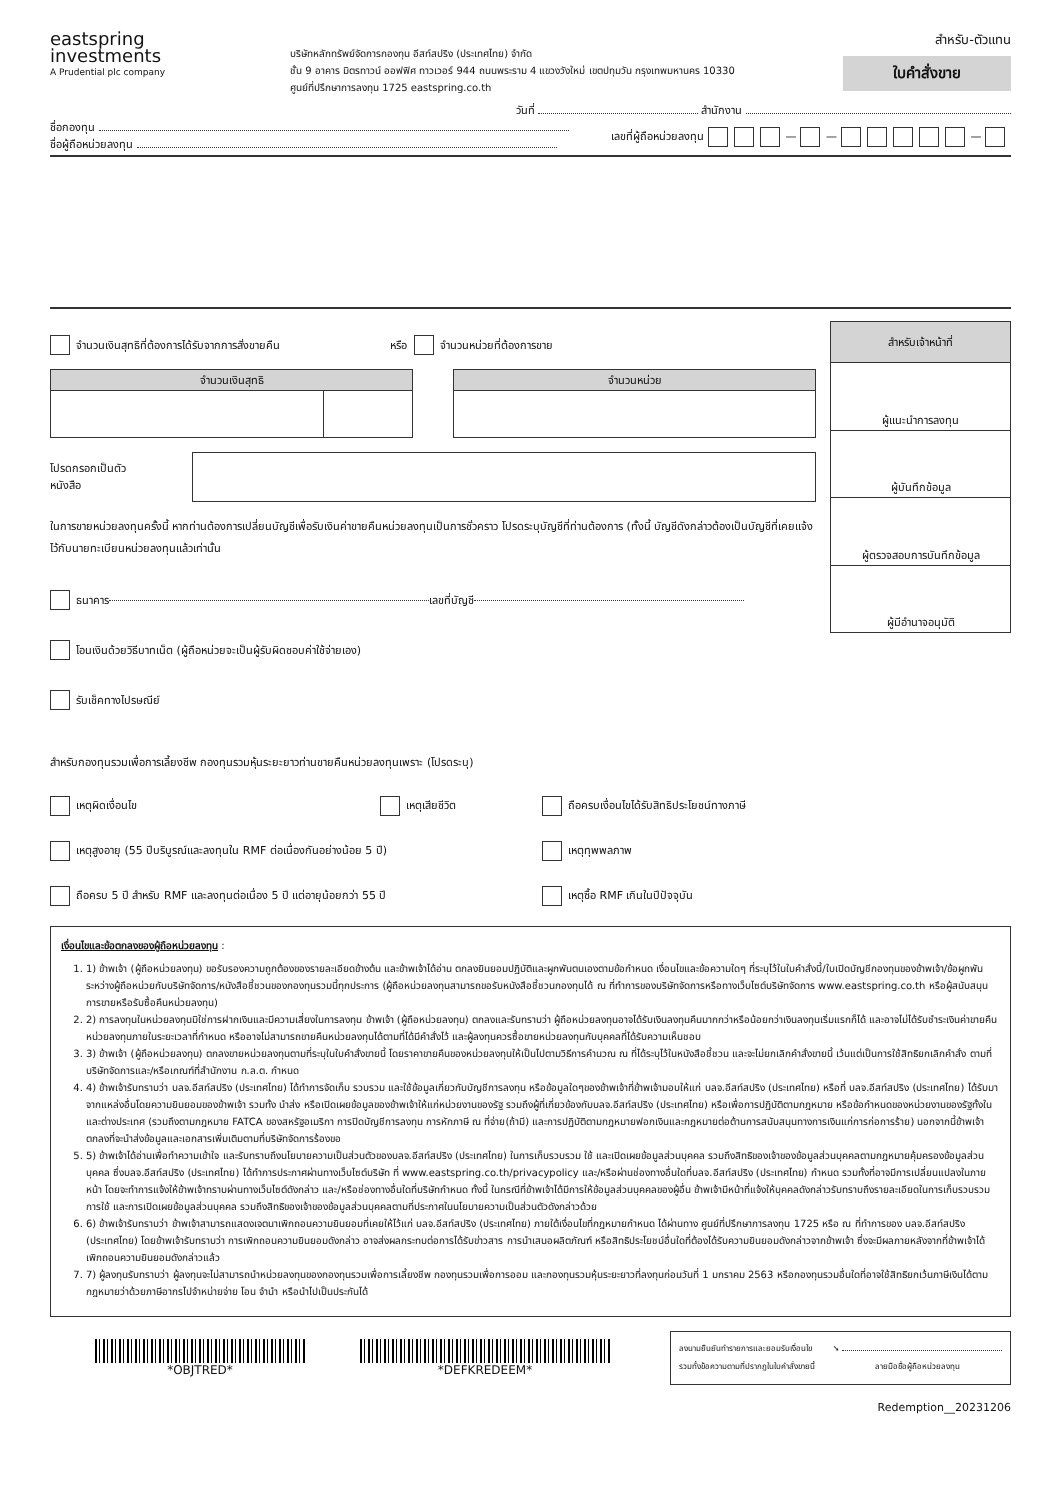eastspring
investments
A Prudential plc company
บริษัทหลักทรัพย์จัดการกองทุน อีสท์สปริง (ประเทศไทย) จำกัด
ชั้น 9 อาคาร มิตรทาวน์ ออฟฟิศ ทาวเวอร์ 944 ถนนพระราม 4 แขวงวังใหม่ เขตปทุมวัน กรุงเทพมหานคร 10330
ศูนย์ที่ปรึกษาการลงทุน 1725 eastspring.co.th
สำหรับ-ตัวแทน
ใบคำสั่งขาย
วันที่ สำนักงาน
ชื่อกองทุน
ชื่อผู้ถือหน่วยลงทุน
เลขที่ผู้ถือหน่วยลงทุน — — —
จำนวนเงินสุทธิที่ต้องการได้รับจากการสั่งขายคืน หรือ จำนวนหน่วยที่ต้องการขาย
| จำนวนเงินสุทธิ | |
| --- | --- |
| จำนวนหน่วย |
| --- |
โปรดกรอกเป็นตัวหนังสือ
ในการขายหน่วยลงทุนครั้งนี้ หากท่านต้องการเปลี่ยนบัญชีเพื่อรับเงินค่าขายคืนหน่วยลงทุนเป็นการชั่วคราว โปรดระบุบัญชีที่ท่านต้องการ (ทั้งนี้ บัญชีดังกล่าวต้องเป็นบัญชีที่เคยแจ้งไว้กับนายทะเบียนหน่วยลงทุนแล้วเท่านั้น
ธนาคาร เลขที่บัญชี
โอนเงินด้วยวิธีบาทเน็ต (ผู้ถือหน่วยจะเป็นผู้รับผิดชอบค่าใช้จ่ายเอง)
รับเช็คทางไปรษณีย์
| สำหรับเจ้าหน้าที่ |
| --- |
| ผู้แนะนำการลงทุน |
| ผู้บันทึกข้อมูล |
| ผู้ตรวจสอบการบันทึกข้อมูล |
| ผู้มีอำนาจอนุมัติ |
สำหรับกองทุนรวมเพื่อการเลี้ยงชีพ กองทุนรวมหุ้นระยะยาวท่านขายคืนหน่วยลงทุนเพราะ (โปรดระบุ)
เหตุผิดเงื่อนไข เหตุเสียชีวิต ถือครบเงื่อนไขได้รับสิทธิประโยชน์ทางภาษี
เหตุสูงอายุ (55 ปีบริบูรณ์และลงทุนใน RMF ต่อเนื่องกันอย่างน้อย 5 ปี) เหตุทุพพลภาพ
ถือครบ 5 ปี สำหรับ RMF และลงทุนต่อเนื่อง 5 ปี แต่อายุน้อยกว่า 55 ปี เหตุซื้อ RMF เกินในปีปัจจุบัน
เงื่อนไขและข้อตกลงของผู้ถือหน่วยลงทุน :
1. 1) ข้าพเจ้า (ผู้ถือหน่วยลงทุน) ขอรับรองความถูกต้องของรายละเอียดข้างต้น และข้าพเจ้าได้อ่าน ตกลงยินยอมปฏิบัติและผูกพันตนเองตามข้อกำหนด เงื่อนไขและข้อความใดๆ ที่ระบุไว้ในใบคำสั่งนี้/ใบเปิดบัญชีกองทุนของข้าพเจ้า/ข้อผูกพันระหว่างผู้ถือหน่วยกับบริษัทจัดการ/หนังสือชี้ชวนของกองทุนรวมนี้ทุกประการ (ผู้ถือหน่วยลงทุนสามารถขอรับหนังสือชี้ชวนกองทุนได้ ณ ที่ทำการของบริษัทจัดการหรือทางเว็บไซต์บริษัทจัดการ www.eastspring.co.th หรือผู้สนับสนุนการขายหรือรับซื้อคืนหน่วยลงทุน)
2. 2) การลงทุนในหน่วยลงทุนมิใช่การฝากเงินและมีความเสี่ยงในการลงทุน ข้าพเจ้า (ผู้ถือหน่วยลงทุน) ตกลงและรับทราบว่า ผู้ถือหน่วยลงทุนอาจได้รับเงินลงทุนคืนมากกว่าหรือน้อยกว่าเงินลงทุนเริ่มแรกก็ได้ และอาจไม่ได้รับชำระเงินค่าขายคืนหน่วยลงทุนภายในระยะเวลาที่กำหนด หรืออาจไม่สามารถขายคืนหน่วยลงทุนได้ตามที่ได้มีคำสั่งไว้ และผู้ลงทุนควรซื้อขายหน่วยลงทุนกับบุคคลที่ได้รับความเห็นชอบ
3. 3) ข้าพเจ้า (ผู้ถือหน่วยลงทุน) ตกลงขายหน่วยลงทุนตามที่ระบุในใบคำสั่งขายนี้ โดยราคาขายคืนของหน่วยลงทุนให้เป็นไปตามวิธีการคำนวณ ณ ที่ได้ระบุไว้ในหนังสือชี้ชวน และจะไม่ยกเลิกคำสั่งขายนี้ เว้นแต่เป็นการใช้สิทธิยกเลิกคำสั่ง ตามที่บริษัทจัดการและ/หรือเกณฑ์ที่สำนักงาน ก.ล.ต. กำหนด
4. 4) ข้าพเจ้ารับทราบว่า บลจ.อีสท์สปริง (ประเทศไทย) ได้ทำการจัดเก็บ รวบรวม และใช้ข้อมูลเกี่ยวกับบัญชีการลงทุน หรือข้อมูลใดๆของข้าพเจ้าที่ข้าพเจ้ามอบให้แก่ บลจ.อีสท์สปริง (ประเทศไทย) หรือที่ บลจ.อีสท์สปริง (ประเทศไทย) ได้รับมาจากแหล่งอื่นโดยความยินยอมของข้าพเจ้า รวมทั้ง นำส่ง หรือเปิดเผยข้อมูลของข้าพเจ้าให้แก่หน่วยงานของรัฐ รวมถึงผู้ที่เกี่ยวข้องกับบลจ.อีสท์สปริง (ประเทศไทย) หรือเพื่อการปฏิบัติตามกฎหมาย หรือข้อกำหนดของหน่วยงานของรัฐทั้งในและต่างประเทศ (รวมถึงตามกฎหมาย FATCA ของสหรัฐอเมริกา การปิดบัญชีการลงทุน การหักภาษี ณ ที่จ่าย(ถ้ามี) และการปฏิบัติตามกฎหมายฟอกเงินและกฎหมายต่อต้านการสนับสนุนทางการเงินแก่การก่อการร้าย) นอกจากนี้ข้าพเจ้าตกลงที่จะนำส่งข้อมูลและเอกสารเพิ่มเติมตามที่บริษัทจัดการร้องขอ
5. 5) ข้าพเจ้าได้อ่านเพื่อทำความเข้าใจ และรับทราบถึงนโยบายความเป็นส่วนตัวของบลจ.อีสท์สปริง (ประเทศไทย) ในการเก็บรวบรวม ใช้ และเปิดเผยข้อมูลส่วนบุคคล รวมถึงสิทธิของเจ้าของข้อมูลส่วนบุคคลตามกฎหมายคุ้มครองข้อมูลส่วนบุคคล ซึ่งบลจ.อีสท์สปริง (ประเทศไทย) ได้ทำการประกาศผ่านทางเว็บไซต์บริษัท ที่ www.eastspring.co.th/privacypolicy และ/หรือผ่านช่องทางอื่นใดที่บลจ.อีสท์สปริง (ประเทศไทย) กำหนด รวมทั้งที่อาจมีการเปลี่ยนแปลงในภายหน้า โดยจะทำการแจ้งให้ข้าพเจ้าทราบผ่านทางเว็บไซต์ดังกล่าว และ/หรือช่องทางอื่นใดที่บริษัทกำหนด ทั้งนี้ ในกรณีที่ข้าพเจ้าได้มีการให้ข้อมูลส่วนบุคคลของผู้อื่น ข้าพเจ้ามีหน้าที่แจ้งให้บุคคลดังกล่าวรับทราบถึงรายละเอียดในการเก็บรวบรวม การใช้ และการเปิดเผยข้อมูลส่วนบุคคล รวมถึงสิทธิของเจ้าของข้อมูลส่วนบุคคลตามที่ประกาศในนโยบายความเป็นส่วนตัวดังกล่าวด้วย
6. 6) ข้าพเจ้ารับทราบว่า ข้าพเจ้าสามารถแสดงเจตนาเพิกถอนความยินยอมที่เคยให้ไว้แก่ บลจ.อีสท์สปริง (ประเทศไทย) ภายใต้เงื่อนไขที่กฎหมายกำหนด ได้ผ่านทาง ศูนย์ที่ปรึกษาการลงทุน 1725 หรือ ณ ที่ทำการของ บลจ.อีสท์สปริง (ประเทศไทย) โดยข้าพเจ้ารับทราบว่า การเพิกถอนความยินยอมดังกล่าว อาจส่งผลกระทบต่อการได้รับข่าวสาร การนำเสนอผลิตภัณฑ์ หรือสิทธิประโยชน์อื่นใดที่ต้องได้รับความยินยอมดังกล่าวจากข้าพเจ้า ซึ่งจะมีผลภายหลังจากที่ข้าพเจ้าได้เพิกถอนความยินยอมดังกล่าวแล้ว
7. 7) ผู้ลงทุนรับทราบว่า ผู้ลงทุนจะไม่สามารถนำหน่วยลงทุนของกองทุนรวมเพื่อการเลี้ยงชีพ กองทุนรวมเพื่อการออม และกองทุนรวมหุ้นระยะยาวที่ลงทุนก่อนวันที่ 1 มกราคม 2563 หรือกองทุนรวมอื่นใดที่อาจใช้สิทธิยกเว้นภาษีเงินได้ตามกฎหมายว่าด้วยภาษีอากรไปจำหน่ายจ่าย โอน จำนำ หรือนำไปเป็นประกันได้
*OBJTRED* *DEFKREDEEM*
ลงนามยืนยันทำรายการและยอมรับเงื่อนไข
รวมทั้งข้อความตามที่ปรากฏในใบคำสั่งขายนี้
➘
ลายมือชื่อผู้ถือหน่วยลงทุน
Redemption__20231206